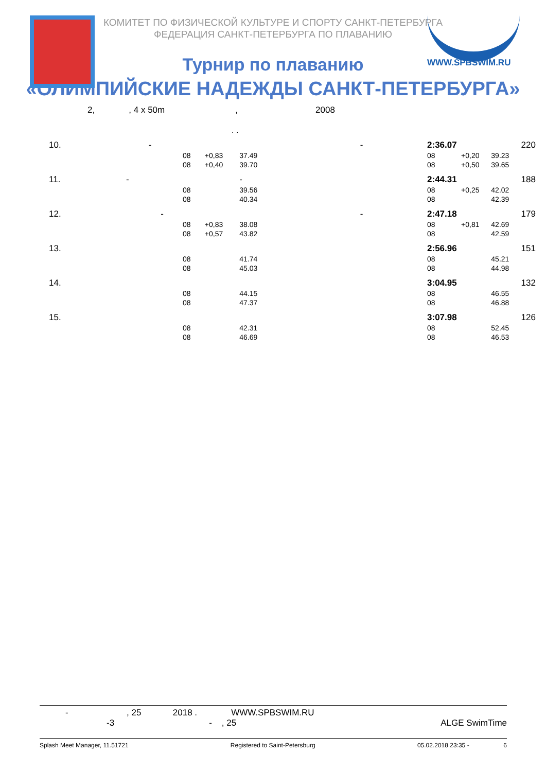WWW.SPBSWIM.RU
КОМИТЕТ ПО ФИЗИЧЕСКОЙ КУЛЬТУРЕ И СПОРТУ САНКТ-ПЕТЕРБУРГА
ФЕДЕРАЦИЯ САНКТ-ПЕТЕРБУРГА ПО ПЛАВАНИЮ
Турнир по плаванию
«ОЛИМПИЙСКИЕ НАДЕЖДЫ САНКТ-ПЕТЕРБУРГА»
2, , 4 x 50m , 2008
. .
| 10. - | | | | - | 2:36.07 | | | 220 |
| | 08 | +0,83 | 37.49 | | 08 | +0,20 | 39.23 | |
| | 08 | +0,40 | 39.70 | | 08 | +0,50 | 39.65 | |
| 11. - | | | - | | 2:44.31 | | | 188 |
| | 08 | | 39.56 | | 08 | +0,25 | 42.02 | |
| | 08 | | 40.34 | | 08 | | 42.39 | |
| 12. - | | | | - | 2:47.18 | | | 179 |
| | 08 | +0,83 | 38.08 | | 08 | +0,81 | 42.69 | |
| | 08 | +0,57 | 43.82 | | 08 | | 42.59 | |
| 13. | | | | | 2:56.96 | | | 151 |
| | 08 | | 41.74 | | 08 | | 45.21 | |
| | 08 | | 45.03 | | 08 | | 44.98 | |
| 14. | | | | | 3:04.95 | | | 132 |
| | 08 | | 44.15 | | 08 | | 46.55 | |
| | 08 | | 47.37 | | 08 | | 46.88 | |
| 15. | | | | | 3:07.98 | | | 126 |
| | 08 | | 42.31 | | 08 | | 52.45 | |
| | 08 | | 46.69 | | 08 | | 46.53 | |
- , 25 2018 . WWW.SPBSWIM.RU
-3 - , 25 ALGE SwimTime
Splash Meet Manager, 11.51721 Registered to Saint-Petersburg 05.02.2018 23:35 - 6